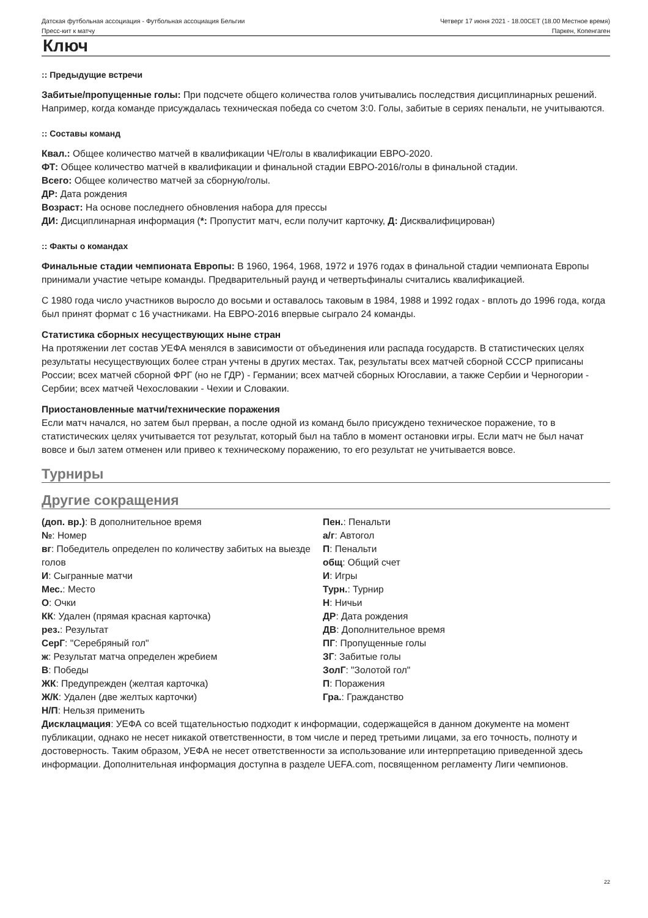Датская футбольная ассоциация - Футбольная ассоциация Бельгии
Четверг 17 июня 2021 - 18.00CET (18.00 Местное время)
Пресс-кит к матчу Паркен, Копенгаген
Ключ
:: Предыдущие встречи
Забитые/пропущенные голы: При подсчете общего количества голов учитывались последствия дисциплинарных решений. Например, когда команде присуждалась техническая победа со счетом 3:0. Голы, забитые в сериях пенальти, не учитываются.
:: Составы команд
Квал.: Общее количество матчей в квалификации ЧЕ/голы в квалификации ЕВРО-2020.
ФТ: Общее количество матчей в квалификации и финальной стадии ЕВРО-2016/голы в финальной стадии.
Всего: Общее количество матчей за сборную/голы.
ДР: Дата рождения
Возраст: На основе последнего обновления набора для прессы
ДИ: Дисциплинарная информация (*: Пропустит матч, если получит карточку, Д: Дисквалифицирован)
:: Факты о командах
Финальные стадии чемпионата Европы: В 1960, 1964, 1968, 1972 и 1976 годах в финальной стадии чемпионата Европы принимали участие четыре команды. Предварительный раунд и четвертьфиналы считались квалификацией.
С 1980 года число участников выросло до восьми и оставалось таковым в 1984, 1988 и 1992 годах - вплоть до 1996 года, когда был принят формат с 16 участниками. На ЕВРО-2016 впервые сыграло 24 команды.
Статистика сборных несуществующих ныне стран
На протяжении лет состав УЕФА менялся в зависимости от объединения или распада государств. В статистических целях результаты несуществующих более стран учтены в других местах. Так, результаты всех матчей сборной СССР приписаны России; всех матчей сборной ФРГ (но не ГДР) - Германии; всех матчей сборных Югославии, а также Сербии и Черногории - Сербии; всех матчей Чехословакии - Чехии и Словакии.
Приостановленные матчи/технические поражения
Если матч начался, но затем был прерван, а после одной из команд было присуждено техническое поражение, то в статистических целях учитывается тот результат, который был на табло в момент остановки игры. Если матч не был начат вовсе и был затем отменен или привео к техническому поражению, то его результат не учитывается вовсе.
Турниры
Другие сокращения
(доп. вр.): В дополнительное время
№: Номер
вг: Победитель определен по количеству забитых на выезде голов
И: Сыгранные матчи
Мес.: Место
О: Очки
КК: Удален (прямая красная карточка)
рез.: Результат
СерГ: "Серебряный гол"
ж: Результат матча определен жребием
В: Победы
ЖК: Предупрежден (желтая карточка)
Ж/К: Удален (две желтых карточки)
Н/П: Нельзя применить
Пен.: Пенальти
а/г: Автогол
П: Пенальти
общ: Общий счет
И: Игры
Турн.: Турнир
Н: Ничьи
ДР: Дата рождения
ДВ: Дополнительное время
ПГ: Пропущенные голы
ЗГ: Забитые голы
ЗолГ: "Золотой гол"
П: Поражения
Гра.: Гражданство
Дисклацмация: УЕФА со всей тщательностью подходит к информации, содержащейся в данном документе на момент публикации, однако не несет никакой ответственности, в том числе и перед третьими лицами, за его точность, полноту и достоверность. Таким образом, УЕФА не несет ответственности за использование или интерпретацию приведенной здесь информации. Дополнительная информация доступна в разделе UEFA.com, посвященном регламенту Лиги чемпионов.
22